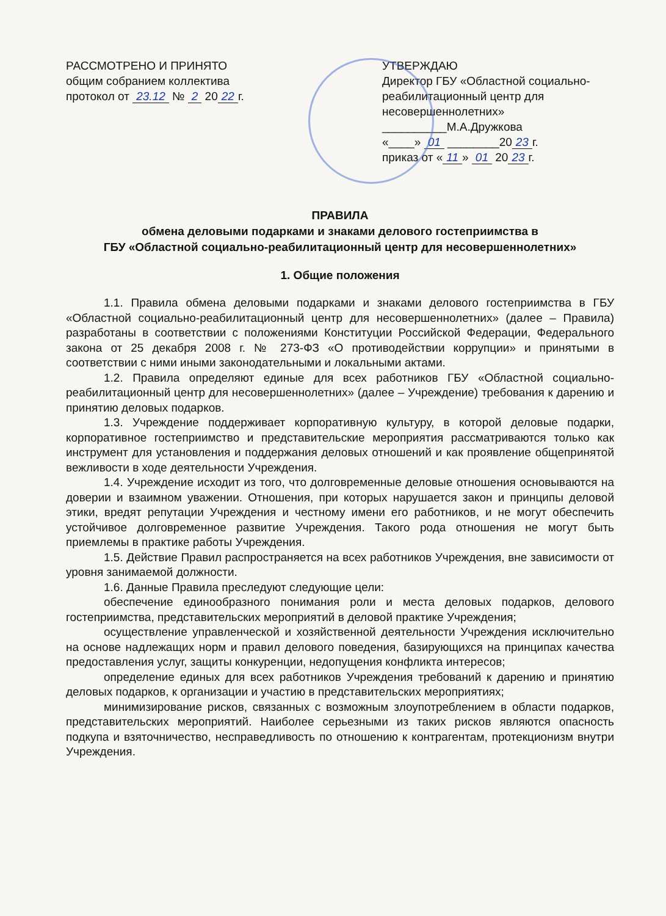РАССМОТРЕНО И ПРИНЯТО
общим собранием коллектива
протокол от 23.12 № 2 20 22 г.
УТВЕРЖДАЮ
Директор ГБУ «Областной социально-реабилитационный центр для несовершеннолетних»
__________М.А.Дружкова
«____» 01 ________20 23 г.
приказ от « 11 » 01 20 23 г.
ПРАВИЛА
обмена деловыми подарками и знаками делового гостеприимства в
ГБУ «Областной социально-реабилитационный центр для несовершеннолетних»
1. Общие положения
1.1. Правила обмена деловыми подарками и знаками делового гостеприимства в ГБУ «Областной социально-реабилитационный центр для несовершеннолетних» (далее – Правила) разработаны в соответствии с положениями Конституции Российской Федерации, Федерального закона от 25 декабря 2008 г. № 273-ФЗ «О противодействии коррупции» и принятыми в соответствии с ними иными законодательными и локальными актами.
1.2. Правила определяют единые для всех работников ГБУ «Областной социально-реабилитационный центр для несовершеннолетних» (далее – Учреждение) требования к дарению и принятию деловых подарков.
1.3. Учреждение поддерживает корпоративную культуру, в которой деловые подарки, корпоративное гостеприимство и представительские мероприятия рассматриваются только как инструмент для установления и поддержания деловых отношений и как проявление общепринятой вежливости в ходе деятельности Учреждения.
1.4. Учреждение исходит из того, что долговременные деловые отношения основываются на доверии и взаимном уважении. Отношения, при которых нарушается закон и принципы деловой этики, вредят репутации Учреждения и честному имени его работников, и не могут обеспечить устойчивое долговременное развитие Учреждения. Такого рода отношения не могут быть приемлемы в практике работы Учреждения.
1.5. Действие Правил распространяется на всех работников Учреждения, вне зависимости от уровня занимаемой должности.
1.6. Данные Правила преследуют следующие цели:
обеспечение единообразного понимания роли и места деловых подарков, делового гостеприимства, представительских мероприятий в деловой практике Учреждения;
осуществление управленческой и хозяйственной деятельности Учреждения исключительно на основе надлежащих норм и правил делового поведения, базирующихся на принципах качества предоставления услуг, защиты конкуренции, недопущения конфликта интересов;
определение единых для всех работников Учреждения требований к дарению и принятию деловых подарков, к организации и участию в представительских мероприятиях;
минимизирование рисков, связанных с возможным злоупотреблением в области подарков, представительских мероприятий. Наиболее серьезными из таких рисков являются опасность подкупа и взяточничество, несправедливость по отношению к контрагентам, протекционизм внутри Учреждения.